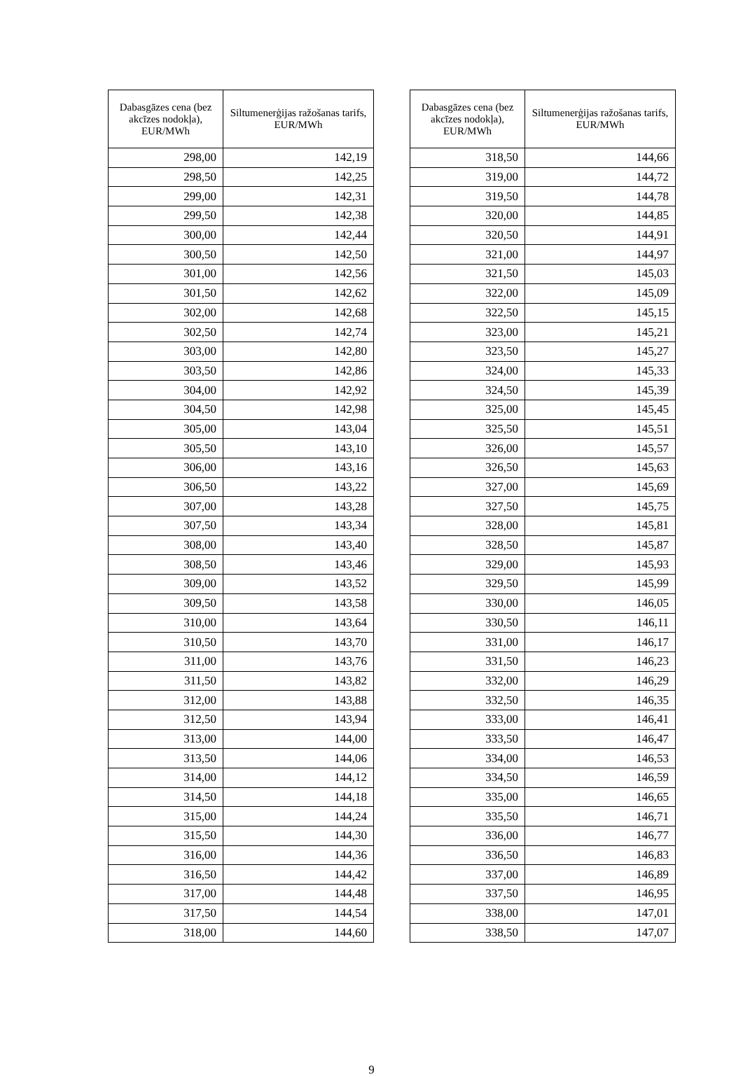| Dabasgāzes cena (bez akcīzes nodokļa), EUR/MWh | Siltumenerģijas ražošanas tarifs, EUR/MWh |
| --- | --- |
| 298,00 | 142,19 |
| 298,50 | 142,25 |
| 299,00 | 142,31 |
| 299,50 | 142,38 |
| 300,00 | 142,44 |
| 300,50 | 142,50 |
| 301,00 | 142,56 |
| 301,50 | 142,62 |
| 302,00 | 142,68 |
| 302,50 | 142,74 |
| 303,00 | 142,80 |
| 303,50 | 142,86 |
| 304,00 | 142,92 |
| 304,50 | 142,98 |
| 305,00 | 143,04 |
| 305,50 | 143,10 |
| 306,00 | 143,16 |
| 306,50 | 143,22 |
| 307,00 | 143,28 |
| 307,50 | 143,34 |
| 308,00 | 143,40 |
| 308,50 | 143,46 |
| 309,00 | 143,52 |
| 309,50 | 143,58 |
| 310,00 | 143,64 |
| 310,50 | 143,70 |
| 311,00 | 143,76 |
| 311,50 | 143,82 |
| 312,00 | 143,88 |
| 312,50 | 143,94 |
| 313,00 | 144,00 |
| 313,50 | 144,06 |
| 314,00 | 144,12 |
| 314,50 | 144,18 |
| 315,00 | 144,24 |
| 315,50 | 144,30 |
| 316,00 | 144,36 |
| 316,50 | 144,42 |
| 317,00 | 144,48 |
| 317,50 | 144,54 |
| 318,00 | 144,60 |
| Dabasgāzes cena (bez akcīzes nodokļa), EUR/MWh | Siltumenerģijas ražošanas tarifs, EUR/MWh |
| --- | --- |
| 318,50 | 144,66 |
| 319,00 | 144,72 |
| 319,50 | 144,78 |
| 320,00 | 144,85 |
| 320,50 | 144,91 |
| 321,00 | 144,97 |
| 321,50 | 145,03 |
| 322,00 | 145,09 |
| 322,50 | 145,15 |
| 323,00 | 145,21 |
| 323,50 | 145,27 |
| 324,00 | 145,33 |
| 324,50 | 145,39 |
| 325,00 | 145,45 |
| 325,50 | 145,51 |
| 326,00 | 145,57 |
| 326,50 | 145,63 |
| 327,00 | 145,69 |
| 327,50 | 145,75 |
| 328,00 | 145,81 |
| 328,50 | 145,87 |
| 329,00 | 145,93 |
| 329,50 | 145,99 |
| 330,00 | 146,05 |
| 330,50 | 146,11 |
| 331,00 | 146,17 |
| 331,50 | 146,23 |
| 332,00 | 146,29 |
| 332,50 | 146,35 |
| 333,00 | 146,41 |
| 333,50 | 146,47 |
| 334,00 | 146,53 |
| 334,50 | 146,59 |
| 335,00 | 146,65 |
| 335,50 | 146,71 |
| 336,00 | 146,77 |
| 336,50 | 146,83 |
| 337,00 | 146,89 |
| 337,50 | 146,95 |
| 338,00 | 147,01 |
| 338,50 | 147,07 |
9